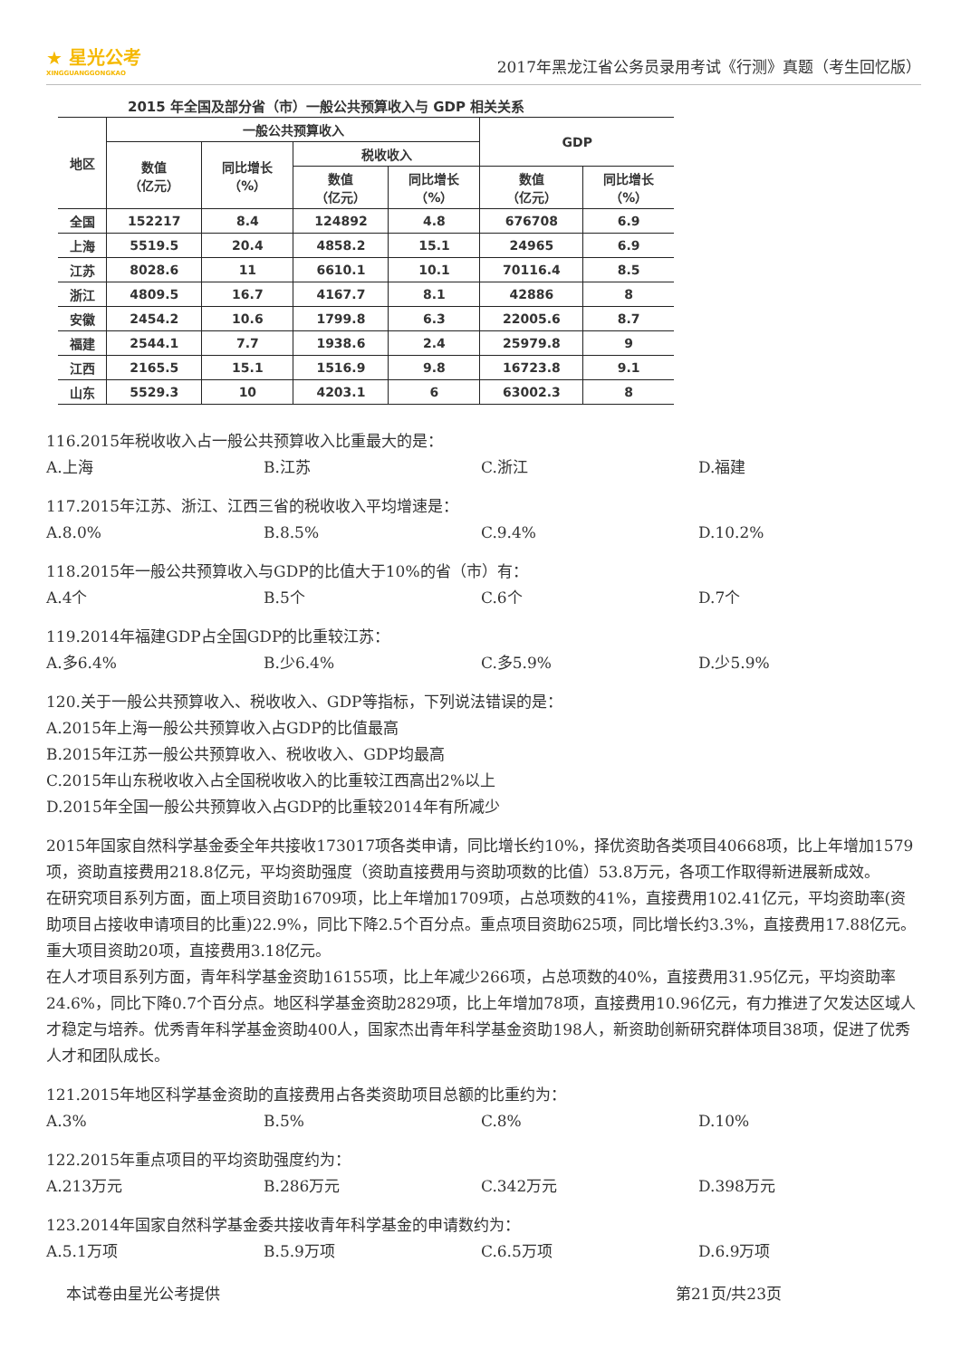★ 星光公考
XINGGUANGGONGKAO
2017年黑龙江省公务员录用考试《行测》真题（考生回忆版）
2015 年全国及部分省（市）一般公共预算收入与 GDP 相关关系
| 地区 | 一般公共预算收入 | | | | GDP | |
| --- | --- | --- | --- | --- | --- | --- |
| | 数值 （亿元） | 同比增长 （%） | 税收收入 | | | |
| | | | 数值 （亿元） | 同比增长 （%） | 数值 （亿元） | 同比增长 （%） |
| 全国 | 152217 | 8.4 | 124892 | 4.8 | 676708 | 6.9 |
| 上海 | 5519.5 | 20.4 | 4858.2 | 15.1 | 24965 | 6.9 |
| 江苏 | 8028.6 | 11 | 6610.1 | 10.1 | 70116.4 | 8.5 |
| 浙江 | 4809.5 | 16.7 | 4167.7 | 8.1 | 42886 | 8 |
| 安徽 | 2454.2 | 10.6 | 1799.8 | 6.3 | 22005.6 | 8.7 |
| 福建 | 2544.1 | 7.7 | 1938.6 | 2.4 | 25979.8 | 9 |
| 江西 | 2165.5 | 15.1 | 1516.9 | 9.8 | 16723.8 | 9.1 |
| 山东 | 5529.3 | 10 | 4203.1 | 6 | 63002.3 | 8 |
116.2015年税收收入占一般公共预算收入比重最大的是：
A.上海 B.江苏 C.浙江 D.福建
117.2015年江苏、浙江、江西三省的税收收入平均增速是：
A.8.0% B.8.5% C.9.4% D.10.2%
118.2015年一般公共预算收入与GDP的比值大于10%的省（市）有：
A.4个 B.5个 C.6个 D.7个
119.2014年福建GDP占全国GDP的比重较江苏：
A.多6.4% B.少6.4% C.多5.9% D.少5.9%
120.关于一般公共预算收入、税收收入、GDP等指标，下列说法错误的是：
A.2015年上海一般公共预算收入占GDP的比值最高
B.2015年江苏一般公共预算收入、税收收入、GDP均最高
C.2015年山东税收收入占全国税收收入的比重较江西高出2%以上
D.2015年全国一般公共预算收入占GDP的比重较2014年有所减少
2015年国家自然科学基金委全年共接收173017项各类申请，同比增长约10%，择优资助各类项目40668项，比上年增加1579项，资助直接费用218.8亿元，平均资助强度（资助直接费用与资助项数的比值）53.8万元，各项工作取得新进展新成效。
在研究项目系列方面，面上项目资助16709项，比上年增加1709项，占总项数的41%，直接费用102.41亿元，平均资助率(资助项目占接收申请项目的比重)22.9%，同比下降2.5个百分点。重点项目资助625项，同比增长约3.3%，直接费用17.88亿元。重大项目资助20项，直接费用3.18亿元。
在人才项目系列方面，青年科学基金资助16155项，比上年减少266项，占总项数的40%，直接费用31.95亿元，平均资助率24.6%，同比下降0.7个百分点。地区科学基金资助2829项，比上年增加78项，直接费用10.96亿元，有力推进了欠发达区域人才稳定与培养。优秀青年科学基金资助400人，国家杰出青年科学基金资助198人，新资助创新研究群体项目38项，促进了优秀人才和团队成长。
121.2015年地区科学基金资助的直接费用占各类资助项目总额的比重约为：
A.3% B.5% C.8% D.10%
122.2015年重点项目的平均资助强度约为：
A.213万元 B.286万元 C.342万元 D.398万元
123.2014年国家自然科学基金委共接收青年科学基金的申请数约为：
A.5.1万项 B.5.9万项 C.6.5万项 D.6.9万项
本试卷由星光公考提供 第21页/共23页